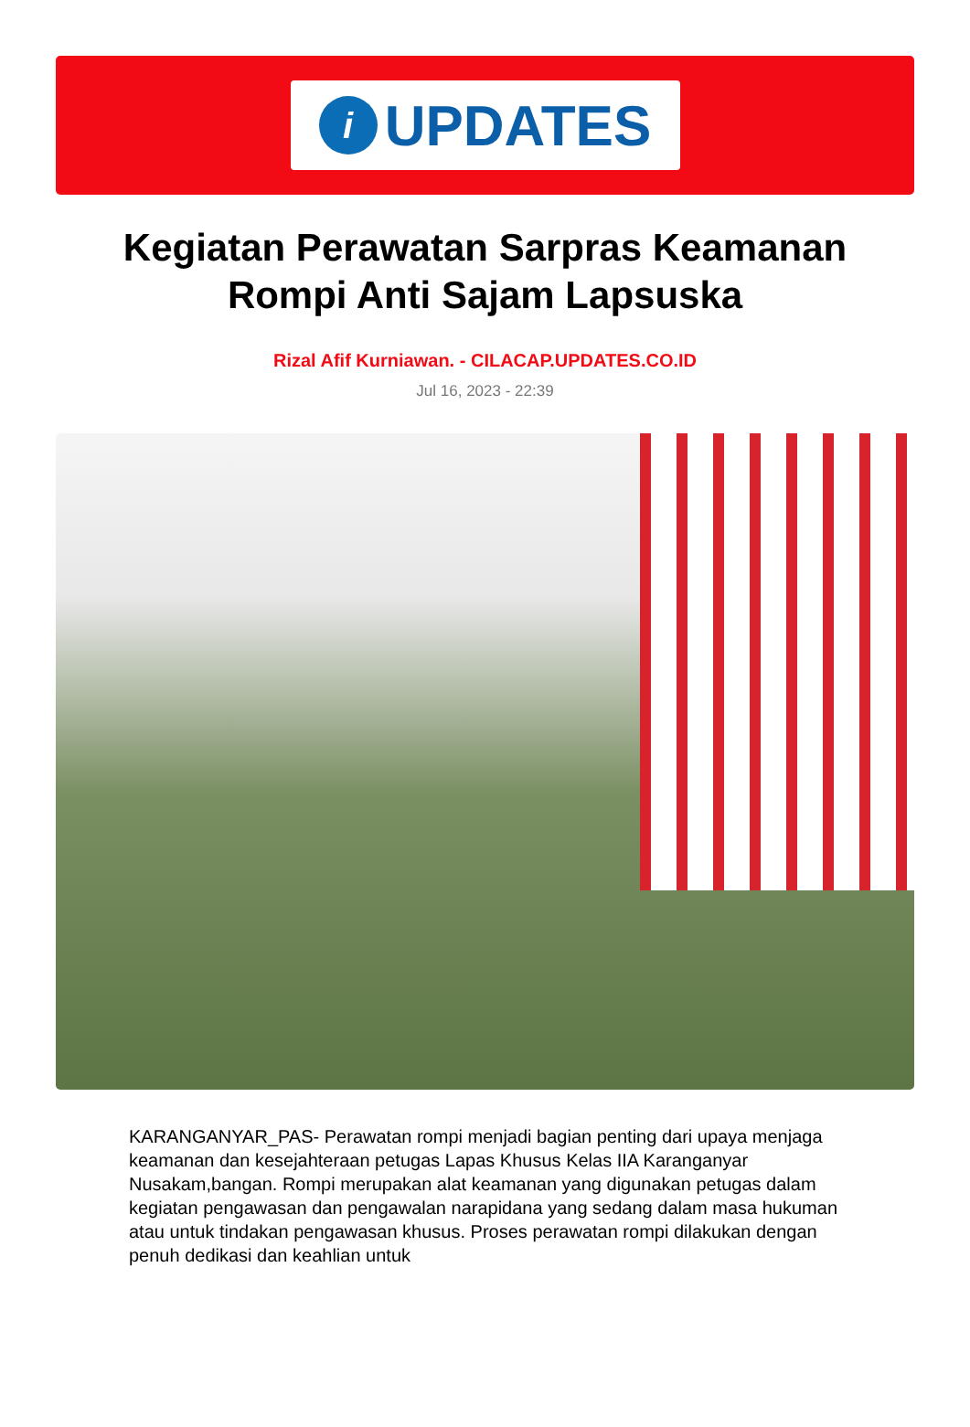i
UPDATES
Kegiatan Perawatan Sarpras Keamanan Rompi Anti Sajam Lapsuska
Rizal Afif Kurniawan. - CILACAP.UPDATES.CO.ID
Jul 16, 2023 - 22:39
KARANGANYAR_PAS- Perawatan rompi menjadi bagian penting dari upaya menjaga keamanan dan kesejahteraan petugas Lapas Khusus Kelas IIA Karanganyar Nusakam,bangan. Rompi merupakan alat keamanan yang digunakan petugas dalam kegiatan pengawasan dan pengawalan narapidana yang sedang dalam masa hukuman atau untuk tindakan pengawasan khusus. Proses perawatan rompi dilakukan dengan penuh dedikasi dan keahlian untuk